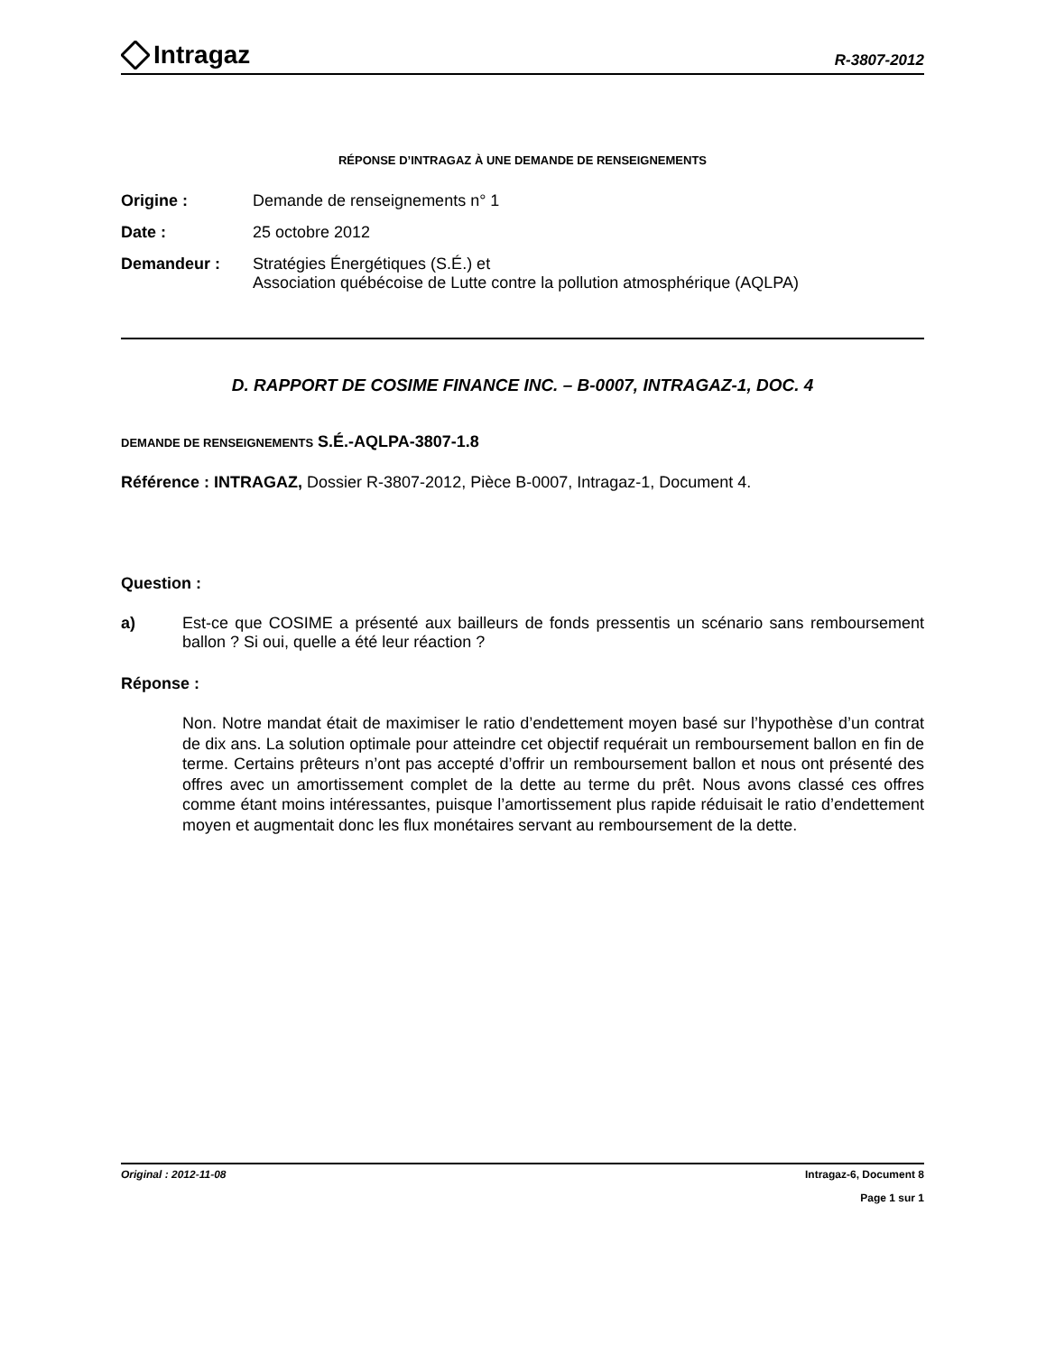Intragaz
R-3807-2012
RÉPONSE D’INTRAGAZ À UNE DEMANDE DE RENSEIGNEMENTS
Origine : Demande de renseignements n° 1
Date : 25 octobre 2012
Demandeur : Stratégies Énergétiques (S.É.) et
Association québécoise de Lutte contre la pollution atmosphérique (AQLPA)
D. RAPPORT DE COSIME FINANCE INC. – B-0007, INTRAGAZ-1, DOC. 4
DEMANDE DE RENSEIGNEMENTS S.É.-AQLPA-3807-1.8
Référence : INTRAGAZ, Dossier R-3807-2012, Pièce B-0007, Intragaz-1, Document 4.
Question :
a) Est-ce que COSIME a présenté aux bailleurs de fonds pressentis un scénario sans remboursement ballon ? Si oui, quelle a été leur réaction ?
Réponse :
Non. Notre mandat était de maximiser le ratio d’endettement moyen basé sur l’hypothèse d’un contrat de dix ans. La solution optimale pour atteindre cet objectif requérait un remboursement ballon en fin de terme. Certains prêteurs n’ont pas accepté d’offrir un remboursement ballon et nous ont présenté des offres avec un amortissement complet de la dette au terme du prêt. Nous avons classé ces offres comme étant moins intéressantes, puisque l’amortissement plus rapide réduisait le ratio d’endettement moyen et augmentait donc les flux monétaires servant au remboursement de la dette.
Original : 2012-11-08 Intragaz-6, Document 8
Page 1 sur 1